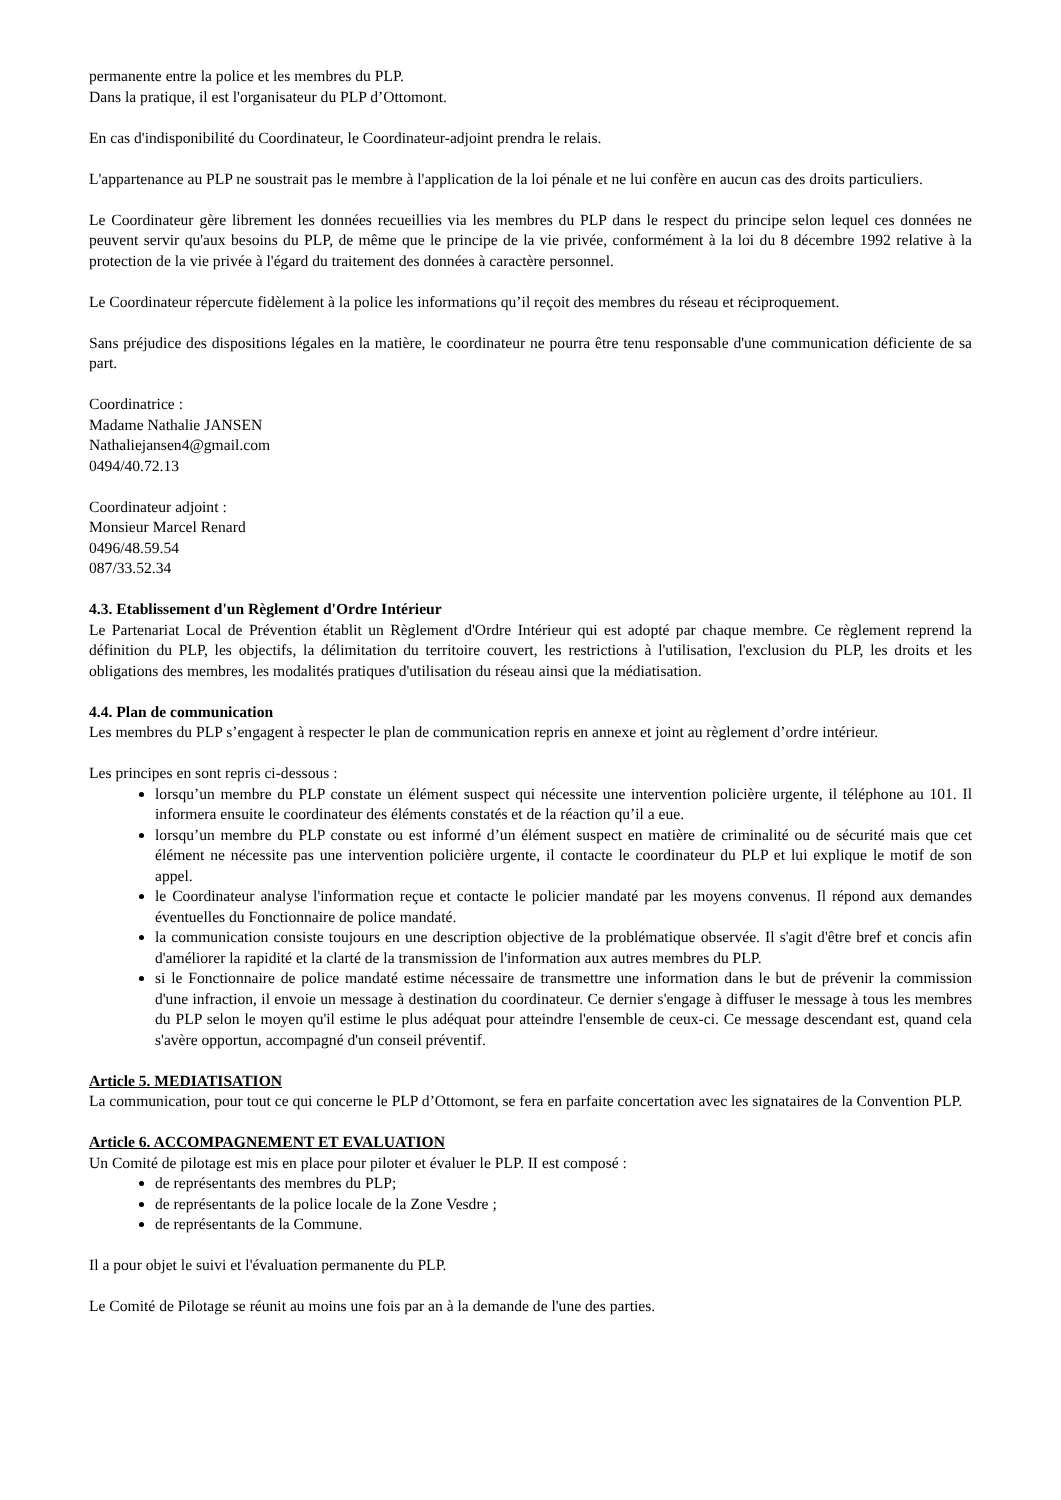permanente entre la police et les membres du PLP.
Dans la pratique, il est l'organisateur du PLP d’Ottomont.
En cas d'indisponibilité du Coordinateur, le Coordinateur-adjoint prendra le relais.
L'appartenance au PLP ne soustrait pas le membre à l'application de la loi pénale et ne lui confère en aucun cas des droits particuliers.
Le Coordinateur gère librement les données recueillies via les membres du PLP dans le respect du principe selon lequel ces données ne peuvent servir qu'aux besoins du PLP, de même que le principe de la vie privée, conformément à la loi du 8 décembre 1992 relative à la protection de la vie privée à l'égard du traitement des données à caractère personnel.
Le Coordinateur répercute fidèlement à la police les informations qu’il reçoit des membres du réseau et réciproquement.
Sans préjudice des dispositions légales en la matière, le coordinateur ne pourra être tenu responsable d'une communication déficiente de sa part.
Coordinatrice :
Madame Nathalie JANSEN
Nathaliejansen4@gmail.com
0494/40.72.13
Coordinateur adjoint :
Monsieur Marcel Renard
0496/48.59.54
087/33.52.34
4.3. Etablissement d'un Règlement d'Ordre Intérieur
Le Partenariat Local de Prévention établit un Règlement d'Ordre Intérieur qui est adopté par chaque membre. Ce règlement reprend la définition du PLP, les objectifs, la délimitation du territoire couvert, les restrictions à l'utilisation, l'exclusion du PLP, les droits et les obligations des membres, les modalités pratiques d'utilisation du réseau ainsi que la médiatisation.
4.4. Plan de communication
Les membres du PLP s’engagent à respecter le plan de communication repris en annexe et joint au règlement d’ordre intérieur.
Les principes en sont repris ci-dessous :
lorsqu’un membre du PLP constate un élément suspect qui nécessite une intervention policière urgente, il téléphone au 101. Il informera ensuite le coordinateur des éléments constatés et de la réaction qu’il a eue.
lorsqu’un membre du PLP constate ou est informé d’un élément suspect en matière de criminalité ou de sécurité mais que cet élément ne nécessite pas une intervention policière urgente, il contacte le coordinateur du PLP et lui explique le motif de son appel.
le Coordinateur analyse l'information reçue et contacte le policier mandaté par les moyens convenus. Il répond aux demandes éventuelles du Fonctionnaire de police mandaté.
la communication consiste toujours en une description objective de la problématique observée. Il s'agit d'être bref et concis afin d'améliorer la rapidité et la clarté de la transmission de l'information aux autres membres du PLP.
si le Fonctionnaire de police mandaté estime nécessaire de transmettre une information dans le but de prévenir la commission d'une infraction, il envoie un message à destination du coordinateur. Ce dernier s'engage à diffuser le message à tous les membres du PLP selon le moyen qu'il estime le plus adéquat pour atteindre l'ensemble de ceux-ci. Ce message descendant est, quand cela s'avère opportun, accompagné d'un conseil préventif.
Article 5. MEDIATISATION
La communication, pour tout ce qui concerne le PLP d’Ottomont, se fera en parfaite concertation avec les signataires de la Convention PLP.
Article 6. ACCOMPAGNEMENT ET EVALUATION
Un Comité de pilotage est mis en place pour piloter et évaluer le PLP. II est composé :
de représentants des membres du PLP;
de représentants de la police locale de la Zone Vesdre ;
de représentants de la Commune.
Il a pour objet le suivi et l'évaluation permanente du PLP.
Le Comité de Pilotage se réunit au moins une fois par an à la demande de l'une des parties.